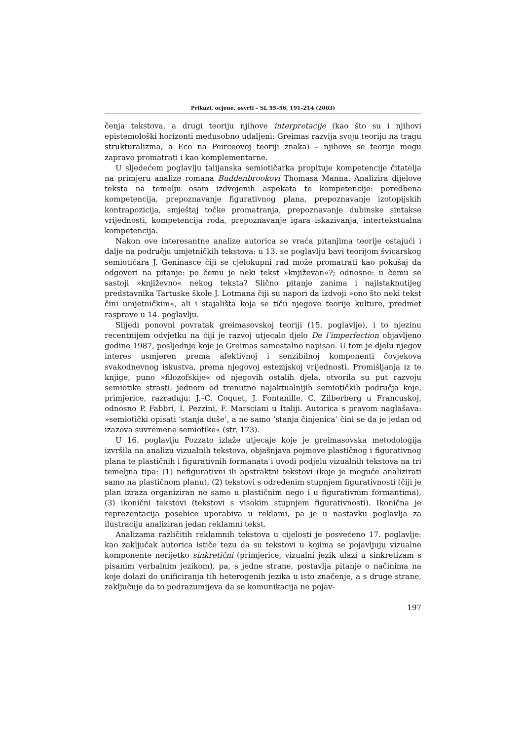Prikazi, ocjene, osvrti – SL 55–56, 191–214 (2003)
čenja tekstova, a drugi teoriju njihove interpretacije (kao što su i njihovi epistemološki horizonti međusobno udaljeni: Greimas razvija svoju teoriju na tragu strukturalizma, a Eco na Peirceovoj teoriji znaka) – njihove se teorije mogu zapravo promatrati i kao komplementarne.
U sljedećem poglavlju talijanska semiotičarka propituje kompetencije čitatelja na primjeru analize romana Buddenbrookovi Thomasa Manna. Analizira dijelove teksta na temelju osam izdvojenih aspekata te kompetencije: poredbena kompetencija, prepoznavanje figurativnog plana, prepoznavanje izotopijskih kontrapozicija, smještaj točke promatranja, prepoznavanje dubinske sintakse vrijednosti, kompetencija roda, prepoznavanje igara iskazivanja, intertekstualna kompetencija.
Nakon ove interesantne analize autorica se vraća pitanjima teorije ostajući i dalje na području umjetničkih tekstova: u 13. se poglavlju bavi teorijom švicarskog semiotičara J. Geninasce čiji se cjelokupni rad može promatrati kao pokušaj da odgovori na pitanje: po čemu je neki tekst »književan«?; odnosno: u čemu se sastoji »književno« nekog teksta? Slično pitanje zanima i najistaknutijeg predstavnika Tartuske škole J. Lotmana čiji su napori da izdvoji »ono što neki tekst čini umjetničkim«, ali i stajališta koja se tiču njegove teorije kulture, predmet rasprave u 14. poglavlju.
Slijedi ponovni povratak greimasovskoj teoriji (15. poglavlje), i to njezinu recentnijem odvjetku na čiji je razvoj utjecalo djelo De l’imperfection objavljeno godine 1987, posljednje koje je Greimas samostalno napisao. U tom je djelu njegov interes usmjeren prema afektivnoj i senzibilnoj komponenti čovjekova svakodnevnog iskustva, prema njegovoj estezijskoj vrijednosti. Promišljanja iz te knjige, puno »filozofskije« od njegovih ostalih djela, otvorila su put razvoju semiotike strasti, jednom od trenutno najaktualnijih semiotičkih područja koje, primjerice, razrađuju: J.–C. Coquet, J. Fontanille, C. Zilberberg u Francuskoj, odnosno P. Fabbri, I. Pezzini, F. Marsciani u Italiji. Autorica s pravom naglašava: »semiotički opisati ’stanja duše’, a ne samo ’stanja činjenica’ čini se da je jedan od izazova suvremene semiotike« (str. 173).
U 16. poglavlju Pozzato izlaže utjecaje koje je greimasovska metodologija izvršila na analizu vizualnih tekstova, objašnjava pojmove plastičnog i figurativnog plana te plastičnih i figurativnih formanata i uvodi podjelu vizualnih tekstova na tri temeljna tipa: (1) nefigurativni ili apstraktni tekstovi (koje je moguće analizirati samo na plastičnom planu), (2) tekstovi s određenim stupnjem figurativnosti (čiji je plan izraza organiziran ne samo u plastičnim nego i u figurativnim formantima), (3) ikonični tekstovi (tekstovi s visokim stupnjem figurativnosti). Ikonična je reprezentacija posebice uporabiva u reklami, pa je u nastavku poglavlja za ilustraciju analiziran jedan reklamni tekst.
Analizama različitih reklamnih tekstova u cijelosti je posvećeno 17. poglavlje: kao zaključak autorica ističe tezu da su tekstovi u kojima se pojavljuju vizualne komponente nerijetko sinkretični (primjerice, vizualni jezik ulazi u sinkretizam s pisanim verbalnim jezikom), pa, s jedne strane, postavlja pitanje o načinima na koje dolazi do unificiranja tih heterogenih jezika u isto značenje, a s druge strane, zaključuje da to podrazumijeva da se komunikacija ne pojav-
197